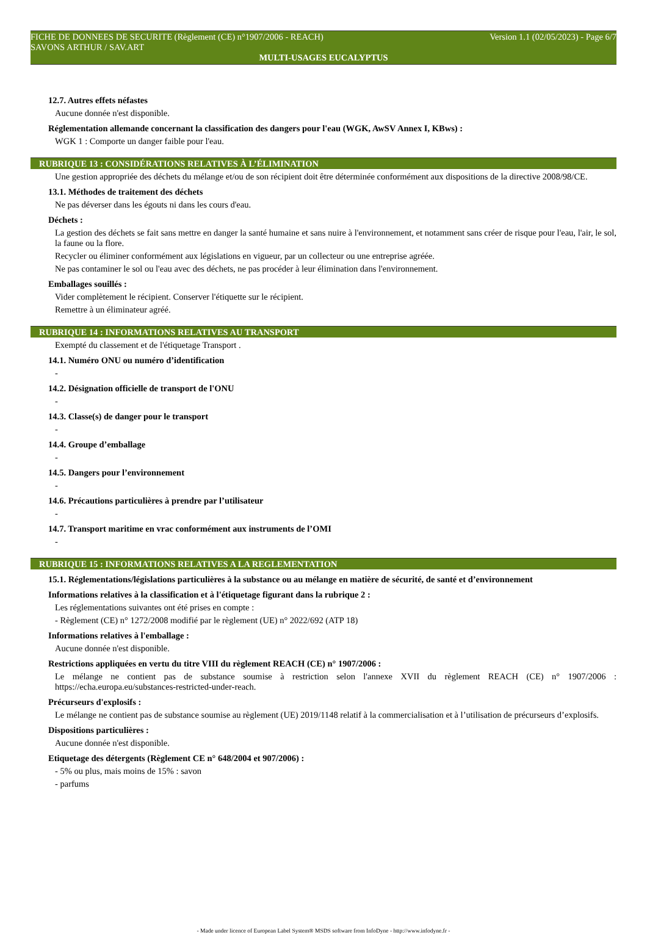FICHE DE DONNEES DE SECURITE (Règlement (CE) n°1907/2006 - REACH) Version 1.1 (02/05/2023) - Page 6/7
SAVONS ARTHUR / SAV.ART
MULTI-USAGES EUCALYPTUS
12.7. Autres effets néfastes
Aucune donnée n'est disponible.
Réglementation allemande concernant la classification des dangers pour l'eau (WGK, AwSV Annex I, KBws) :
WGK 1 : Comporte un danger faible pour l'eau.
RUBRIQUE 13 : CONSIDÉRATIONS RELATIVES À L’ÉLIMINATION
Une gestion appropriée des déchets du mélange et/ou de son récipient doit être déterminée conformément aux dispositions de la directive 2008/98/CE.
13.1. Méthodes de traitement des déchets
Ne pas déverser dans les égouts ni dans les cours d'eau.
Déchets :
La gestion des déchets se fait sans mettre en danger la santé humaine et sans nuire à l'environnement, et notamment sans créer de risque pour l'eau, l'air, le sol, la faune ou la flore.
Recycler ou éliminer conformément aux législations en vigueur, par un collecteur ou une entreprise agréée.
Ne pas contaminer le sol ou l'eau avec des déchets, ne pas procéder à leur élimination dans l'environnement.
Emballages souillés :
Vider complètement le récipient. Conserver l'étiquette sur le récipient.
Remettre à un éliminateur agréé.
RUBRIQUE 14 : INFORMATIONS RELATIVES AU TRANSPORT
Exempté du classement et de l'étiquetage Transport .
14.1. Numéro ONU ou numéro d’identification
-
14.2. Désignation officielle de transport de l'ONU
-
14.3. Classe(s) de danger pour le transport
-
14.4. Groupe d’emballage
-
14.5. Dangers pour l’environnement
-
14.6. Précautions particulières à prendre par l’utilisateur
-
14.7. Transport maritime en vrac conformément aux instruments de l’OMI
-
RUBRIQUE 15 : INFORMATIONS RELATIVES A LA REGLEMENTATION
15.1. Réglementations/législations particulières à la substance ou au mélange en matière de sécurité, de santé et d’environnement
Informations relatives à la classification et à l'étiquetage figurant dans la rubrique 2 :
Les réglementations suivantes ont été prises en compte :
- Règlement (CE) n° 1272/2008 modifié par le règlement (UE) n° 2022/692 (ATP 18)
Informations relatives à l'emballage :
Aucune donnée n'est disponible.
Restrictions appliquées en vertu du titre VIII du règlement REACH (CE) n° 1907/2006 :
Le mélange ne contient pas de substance soumise à restriction selon l'annexe XVII du règlement REACH (CE) n° 1907/2006 : https://echa.europa.eu/substances-restricted-under-reach.
Précurseurs d'explosifs :
Le mélange ne contient pas de substance soumise au règlement (UE) 2019/1148 relatif à la commercialisation et à l’utilisation de précurseurs d’explosifs.
Dispositions particulières :
Aucune donnée n'est disponible.
Etiquetage des détergents (Règlement CE n° 648/2004 et 907/2006) :
- 5% ou plus, mais moins de 15% : savon
- parfums
- Made under licence of European Label System® MSDS software from InfoDyne - http://www.infodyne.fr -